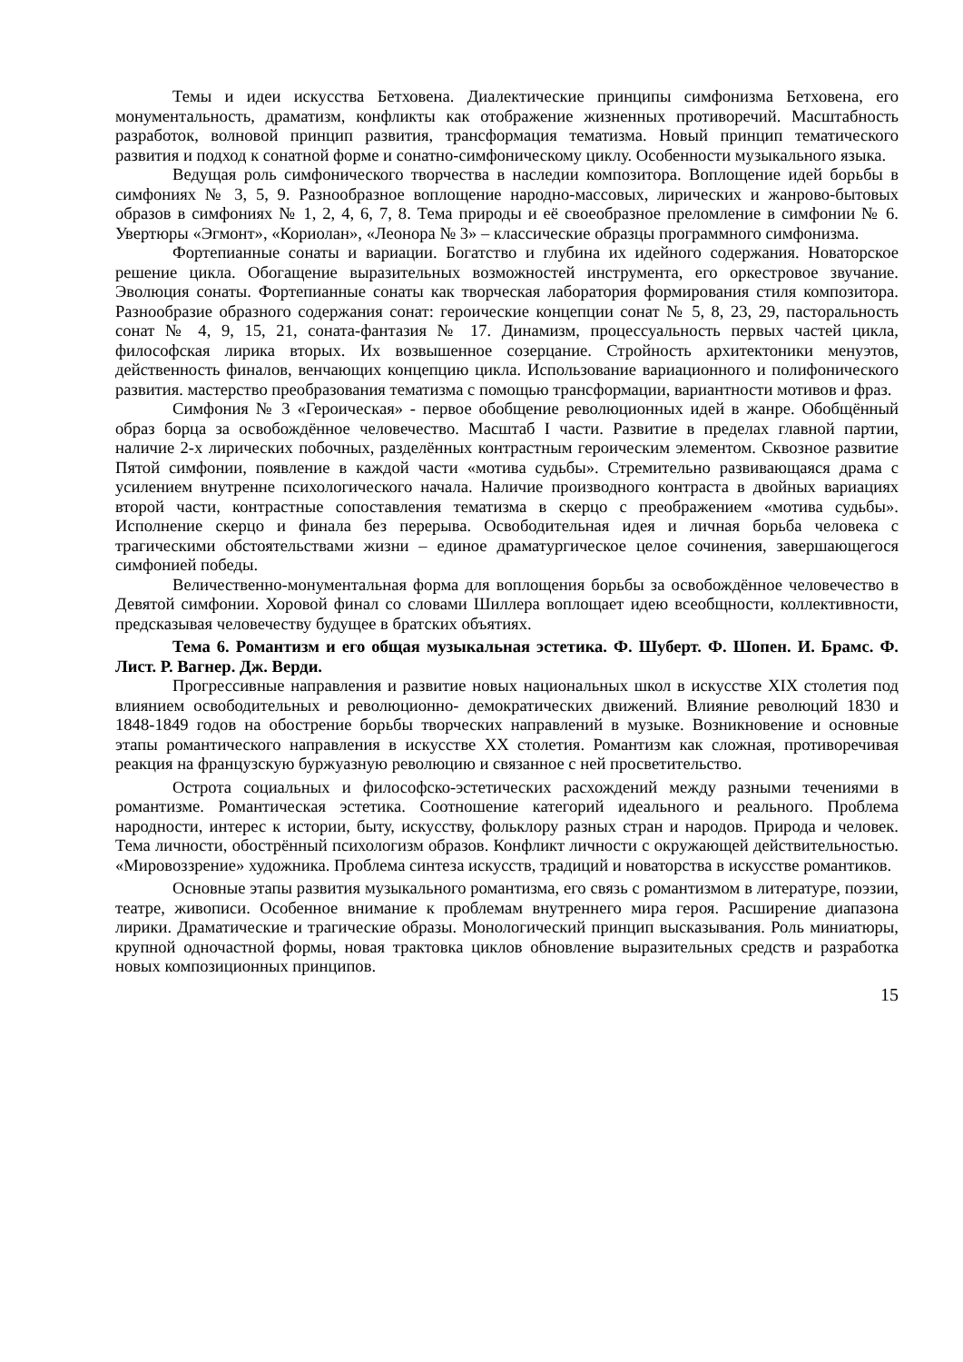Темы и идеи искусства Бетховена. Диалектические принципы симфонизма Бетховена, его монументальность, драматизм, конфликты как отображение жизненных противоречий. Масштабность разработок, волновой принцип развития, трансформация тематизма. Новый принцип тематического развития и подход к сонатной форме и сонатно-симфоническому циклу. Особенности музыкального языка.
Ведущая роль симфонического творчества в наследии композитора. Воплощение идей борьбы в симфониях № 3, 5, 9. Разнообразное воплощение народно-массовых, лирических и жанрово-бытовых образов в симфониях № 1, 2, 4, 6, 7, 8. Тема природы и её своеобразное преломление в симфонии № 6. Увертюры «Эгмонт», «Кориолан», «Леонора № 3» – классические образцы программного симфонизма.
Фортепианные сонаты и вариации. Богатство и глубина их идейного содержания. Новаторское решение цикла. Обогащение выразительных возможностей инструмента, его оркестровое звучание. Эволюция сонаты. Фортепианные сонаты как творческая лаборатория формирования стиля композитора. Разнообразие образного содержания сонат: героические концепции сонат № 5, 8, 23, 29, пасторальность сонат № 4, 9, 15, 21, соната-фантазия № 17. Динамизм, процессуальность первых частей цикла, философская лирика вторых. Их возвышенное созерцание. Стройность архитектоники менуэтов, действенность финалов, венчающих концепцию цикла. Использование вариационного и полифонического развития. мастерство преобразования тематизма с помощью трансформации, вариантности мотивов и фраз.
Симфония № 3 «Героическая» - первое обобщение революционных идей в жанре. Обобщённый образ борца за освобождённое человечество. Масштаб I части. Развитие в пределах главной партии, наличие 2-х лирических побочных, разделённых контрастным героическим элементом. Сквозное развитие Пятой симфонии, появление в каждой части «мотива судьбы». Стремительно развивающаяся драма с усилением внутренне психологического начала. Наличие производного контраста в двойных вариациях второй части, контрастные сопоставления тематизма в скерцо с преображением «мотива судьбы». Исполнение скерцо и финала без перерыва. Освободительная идея и личная борьба человека с трагическими обстоятельствами жизни – единое драматургическое целое сочинения, завершающегося симфонией победы.
Величественно-монументальная форма для воплощения борьбы за освобождённое человечество в Девятой симфонии. Хоровой финал со словами Шиллера воплощает идею всеобщности, коллективности, предсказывая человечеству будущее в братских объятиях.
Тема 6. Романтизм и его общая музыкальная эстетика. Ф. Шуберт. Ф. Шопен. И. Брамс. Ф. Лист. Р. Вагнер. Дж. Верди.
Прогрессивные направления и развитие новых национальных школ в искусстве XIX столетия под влиянием освободительных и революционно- демократических движений. Влияние революций 1830 и 1848-1849 годов на обострение борьбы творческих направлений в музыке. Возникновение и основные этапы романтического направления в искусстве XX столетия. Романтизм как сложная, противоречивая реакция на французскую буржуазную революцию и связанное с ней просветительство.
Острота социальных и философско-эстетических расхождений между разными течениями в романтизме. Романтическая эстетика. Соотношение категорий идеального и реального. Проблема народности, интерес к истории, быту, искусству, фольклору разных стран и народов. Природа и человек. Тема личности, обострённый психологизм образов. Конфликт личности с окружающей действительностью. «Мировоззрение» художника. Проблема синтеза искусств, традиций и новаторства в искусстве романтиков.
Основные этапы развития музыкального романтизма, его связь с романтизмом в литературе, поэзии, театре, живописи. Особенное внимание к проблемам внутреннего мира героя. Расширение диапазона лирики. Драматические и трагические образы. Монологический принцип высказывания. Роль миниатюры, крупной одночастной формы, новая трактовка циклов обновление выразительных средств и разработка новых композиционных принципов.
15